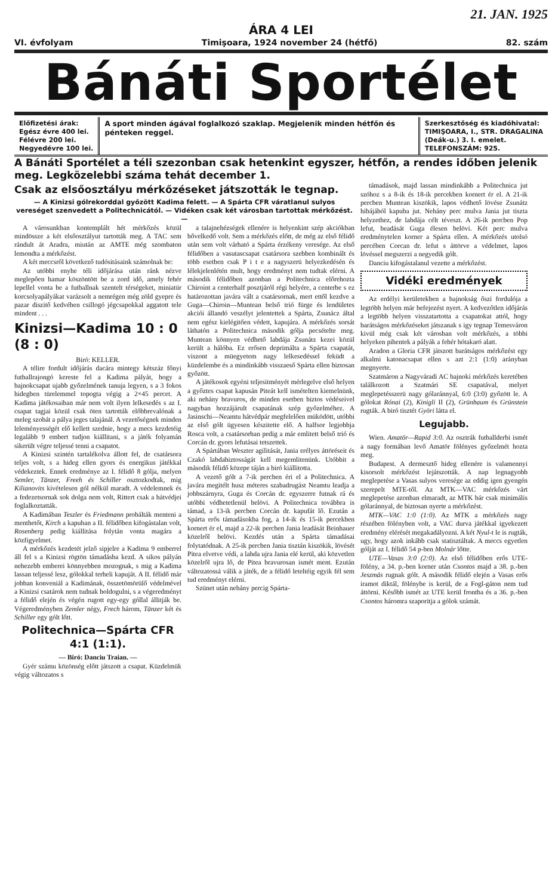21. JAN. 1925
ÁRA 4 LEI
VI. évfolyam Timişoara, 1924 november 24 (hétfő) 82. szám
Bánáti Sportélet
Előfizetési árak:
Egész évre 400 lei.
Félévre 200 lei.
Negyedévre 100 lei.
A sport minden ágával foglalkozó szaklap. Megjelenik minden hétfőn és pénteken reggel.
Szerkesztőség és kiadóhivatal:
TIMIŞOARA, I., STR. DRAGALINA
(Deák-u.) 3. I. emelet.
TELEFONSZÁM: 925.
A Bánáti Sportélet a téli szezonban csak hetenkint egyszer, hétfőn, a rendes időben jelenik meg. Legközelebbi száma tehát december 1.
Csak az elsőosztályu mérkőzéseket játszották le tegnap.
— A Kinizsi gólrekorddal győzött Kadima felett. — A Spárta CFR váratlanul sulyos vereséget szenvedett a Politechnicától. — Vidéken csak két városban tartottak mérkőzést. —
A városunkban kontemplált hét mérkőzés közül mindössze a két elsőosztályut tartották meg. A TAC sem rándult át Aradra, miután az AMTE még szombaton lemondta a mérkőzést.
A két meccsről következő tudósitásaink számolnak be:
Az utóbbi enyhe téli időjárása után ránk nézve meglepően hamar köszöntött be a zord idő, amely fehér lepellel vonta be a futballnak szentelt térségeket, miniatür korcsolyapályákat varázsolt a nemrégen még zöld gyepre és pazar diszitő kedvében csillogó jégcsapokkal aggatott tele mindent . . .
Kinizsi—Kadima 10 : 0 (8 : 0)
Biró: KELLER.
A télire fordult időjárás dacára mintegy kétszáz főnyi futballrajongó kereste fel a Kadima pályát, hogy a bajnokcsapat ujabb győzelmének tanuja legyen, s a 3 fokos hidegben türelemmel topogta végig a 2×45 percet. A Kadima játékosaiban már nem volt ilyen lelkesedés s az I. csapat tagjai közül csak öten tartották előbbrevalónak a meleg szobát a pálya jeges talajánál. A vezetőségnek minden leleményességét elő kellett szednie, hogy a mecs kezdetéig legalább 9 embert tudjon kiállitani, s a játék folyamán sikerült végre teljessé tenni a csapatot.
A Kinizsi szintén tartalékolva állott fel, de csatársora teljes volt, s a hideg ellen gyors és energikus játékkal védekeztek. Ennek eredménye az I. félidő 8 gólja, melyen Semler, Tänzer, Freeh és Schiller osztozkodtak, mig Kilianovits kivételesen gól nélkül maradt. A védelemnek és a fedezetsornak sok dolga nem volt, Rittert csak a hátvédjei foglalkoztatták.
A Kadimában Teszler és Friedmann probálták menteni a menthetőt, Kirch a kapuban a II. félidőben kifogástalan volt, Rosenberg pedig kiállitása folytán vonta magára a közfigyelmet.
A mérkőzés kezdetét jelző sipjelre a Kadima 9 emberrel áll fel s a Kinizsi rögtön támadásba kezd. A sikos pályán nehezebb emberei könnyebben mozognak, s mig a Kadima lassan teljessé lesz, gólokkal terheli kapuját. A II. félidő már jobban konveniál a Kadimának, összetömörülő védelmével a Kinizsi csatárok nem tudnak boldogulni, s a végeredményt a félidő elején és végén rugott egy-egy góllal állitják be. Végeredményben Zemler négy, Frech három, Tänzer két és Schiller egy gólt lőtt.
Politechnica—Spárta CFR 4:1 (1:1).
— Biró: Danciu Traian. —
Gyér számu közönség előtt játszott a csapat. Küzdelmük végig változatos s
a talajnehézségek ellenére is helyenkint szép akciókban bővelkedő volt. Sem a mérkőzés előtt, de még az első félidő után sem volt várható a Spárta érzékeny veresége. Az első félidőben a vasutascsapat csatársora szebben kombinált és több esetben csak P i t e a nagyszerü helyezkedésén és lélekjelenlétén mult, hogy eredményt nem tudtak elérni. A második félidőben azonban a Politechnica előrehozta Chiroint a centerhalf posztjáról régi helyére, a centerbe s ez határozottan javára vált a csatársornak, mert ettől kezdve a Guga—Chiroin—Muntean belső trió fürge és lendületes akciói állandó veszélyt jelentettek a Spárta, Zsunácz által nem egész kielégitően védett, kapujára. A mérkőzés sorsát láthatón a Politechnica második gólja pecsételte meg. Muntean könnyen védhető labdája Zsunátz kezei közül került a hálóba. Ez erősen deprimálta a Spárta csapatát, viszont a müegyetem nagy lelkesedéssel feküdt a küzdelembe és a mindinkább visszaeső Spárta ellen biztosan győzött.
A játékosok egyéni teljesitményét mérlegelve első helyen a győztes csapat kapusán Piteát kell ismételten kiemelnünk, aki nehány bravuros, de minden esetben biztos védéseivel nagyban hozzájárult csapatának szép győzelméhez. A Jasinschi—Neamtu hátvédpár megfelelően müködött, utóbbi az első gólt ügyesen készitette elő. A halfsor legjobbja Rosca volt, a csatársorban pedig a már emlitett belső trió és Corcán dr. gyors lefutásai tetszettek.
A Spártában Weszter agilitását, Jania erélyes áttöréseit és Czakó labdabiztosságát kell megemlitenünk. Utóbbit a második félidő közepe táján a biró kiállitotta.
A vezető gólt a 7-ik percben éri el a Politechnica. A javára megitélt husz méteres szabadrugást Neamtu leadja a jobbszárnyra, Guga és Corcán dr. egyszerre futnak rá és utóbbi védhetetlenül belövi. A Politechnica továbbra is támad, a 13-ik percben Corcán dr. kapufát lő. Ezután a Spárta erős támadásokba fog, a 14-ik és 15-ik percekben kornert ér el, majd a 22-ik percben Jania leadását Beinhauer közelről belövi. Kezdés után a Spárta támadásai folytatódnak. A 25-ik percben Jania tisztán kiszökik, lövését Pitea elvetve védi, a labda ujra Jania elé kerül, aki közvetlen közelről ujra lő, de Pitea bravurosan ismét ment. Ezután változatossá válik a játék, de a félidő leteltéig egyik fél sem tud eredményt elérni.
Szünet után nehány percig Spárta-
támadások, majd lassan mindinkább a Politechnica jut szóhoz s a 8-ik és 18-ik percekben kornert ér el. A 21-ik percben Muntean kiszökik, lapos védhető lövése Zsunátz hibájából kapuba jut. Nehány perc mulva Jania jut tiszta helyzethez, de labdája célt téveszt. A 26-ik percben Pop lefut, beadását Guga élesen belövi. Két perc mulva eredménytelen korner a Spárta ellen. A mérkőzés utolsó percében Corcan dr. lefut s áttörve a védelmet, lapos lövéssel megszerzi a negyedik gólt.
Danciu kifogástalanul vezette a mérkőzést.
Vidéki eredmények
Az erdélyi kerületekben a bajnokság őszi fordulója a legtöbb helyen már befejezést nyert. A kedvezőtlen időjárás a legtöbb helyen visszatartotta a csapatokat attól, hogy barátságos mérkőzéseket játszanak s igy tegnap Temesváron kivül még csak két városban volt mérkőzés, a többi helyeken pihentek a pályák a fehér hótakaró alatt.
Aradon a Gloria CFR játszott barátságos mérkőzést egy alkalmi katonacsapat ellen s azt 2:1 (1:0) arányban megnyerte.
Szatmáron a Nagyváradi AC bajnoki mérkőzés keretében találkozott a Szatmári SE csapatával, melyet meglepetésszerü nagy gólaránnyal, 6:0 (3:0) győzött le. A gólokat Rónai (2), Kinigli II (2), Grünbaum és Grünstein rugták. A biró tisztét Györi látta el.
Legujabb.
Wien. Amatör—Rapid 3:0. Az osztrák futballderbi ismét a nagy formában levő Amatör fölényes győzelmét hozta meg.
Budapest. A dermesztő hideg ellenére is valamennyi kisorsolt mérkőzést lejátszották. A nap legnagyobb meglepetése a Vasas sulyos veresége az eddig igen gyengén szerepelt MTE-től. Az MTK—VAC mérkőzés várt meglepetése azonban elmaradt, az MTK bár csak minimális gólaránnyal, de biztosan nyerte a mérkőzést.
MTK—VAC 1:0 (1:0). Az MTK a mérkőzés nagy részében fölényben volt, a VAC durva játékkal igyekezett eredmény elérését megakadályozni. A két Nyul-t le is rugták, ugy, hogy azok inkább csak statisztáltak. A meccs egyetlen gólját az I. félidő 54 p-ben Molnár lőtte.
UTE—Vasas 3:0 (2:0). Az első félidőben erős UTE-fölény, a 34. p.-ben korner után Csontos majd a 38. p.-ben Jeszmás rugnak gólt. A második félidő elején a Vasas erős iramot diktál, fölénybe is kerül, de a Fogl-gáton nem tud áttörni. Később ismét az UTE kerül frontba és a 36. p.-ben Csontos háromra szaporitja a gólok számát.